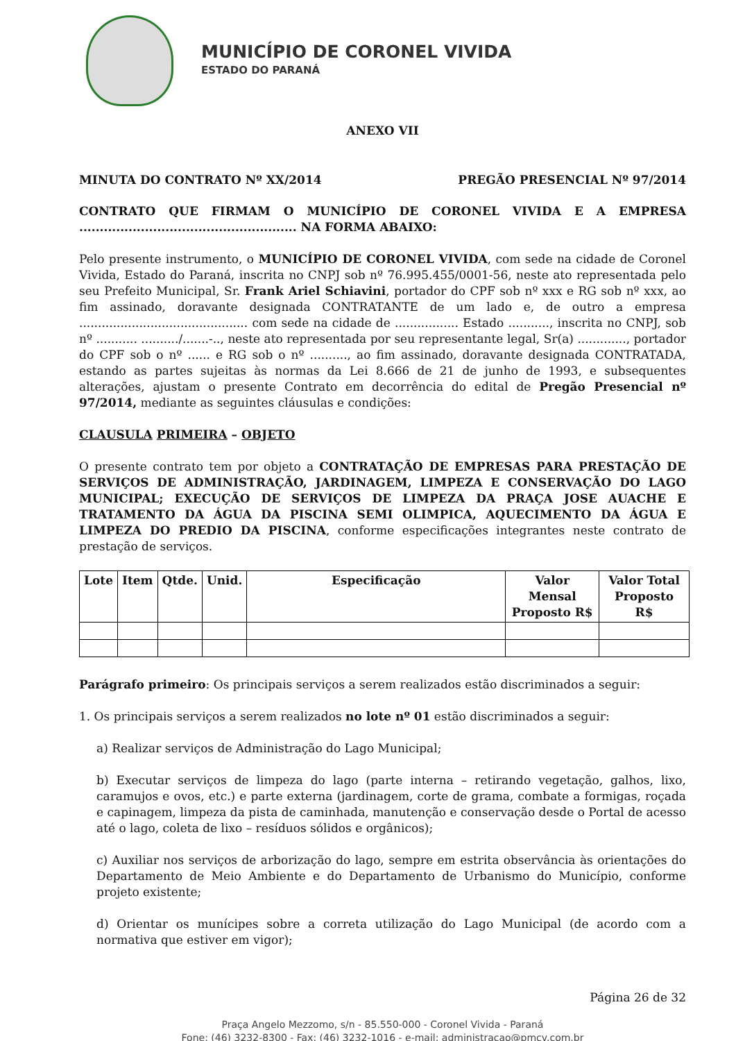MUNICÍPIO DE CORONEL VIVIDA
ESTADO DO PARANÁ
ANEXO VII
MINUTA DO CONTRATO Nº XX/2014 PREGÃO PRESENCIAL Nº 97/2014
CONTRATO QUE FIRMAM O MUNICÍPIO DE CORONEL VIVIDA E A EMPRESA ..................................................... NA FORMA ABAIXO:
Pelo presente instrumento, o MUNICÍPIO DE CORONEL VIVIDA, com sede na cidade de Coronel Vivida, Estado do Paraná, inscrita no CNPJ sob nº 76.995.455/0001-56, neste ato representada pelo seu Prefeito Municipal, Sr. Frank Ariel Schiavini, portador do CPF sob nº xxx e RG sob nº xxx, ao fim assinado, doravante designada CONTRATANTE de um lado e, de outro a empresa ............................................. com sede na cidade de ................. Estado ..........., inscrita no CNPJ, sob nº ........... ........../.......-.., neste ato representada por seu representante legal, Sr(a) ............., portador do CPF sob o nº ...... e RG sob o nº .........., ao fim assinado, doravante designada CONTRATADA, estando as partes sujeitas às normas da Lei 8.666 de 21 de junho de 1993, e subsequentes alterações, ajustam o presente Contrato em decorrência do edital de Pregão Presencial nº 97/2014, mediante as seguintes cláusulas e condições:
CLAUSULA PRIMEIRA – OBJETO
O presente contrato tem por objeto a CONTRATAÇÃO DE EMPRESAS PARA PRESTAÇÃO DE SERVIÇOS DE ADMINISTRAÇÃO, JARDINAGEM, LIMPEZA E CONSERVAÇÃO DO LAGO MUNICIPAL; EXECUÇÃO DE SERVIÇOS DE LIMPEZA DA PRAÇA JOSE AUACHE E TRATAMENTO DA ÁGUA DA PISCINA SEMI OLIMPICA, AQUECIMENTO DA ÁGUA E LIMPEZA DO PREDIO DA PISCINA, conforme especificações integrantes neste contrato de prestação de serviços.
| Lote | Item | Qtde. | Unid. | Especificação | Valor Mensal Proposto R$ | Valor Total Proposto R$ |
| --- | --- | --- | --- | --- | --- | --- |
Parágrafo primeiro: Os principais serviços a serem realizados estão discriminados a seguir:
1. Os principais serviços a serem realizados no lote nº 01 estão discriminados a seguir:
a) Realizar serviços de Administração do Lago Municipal;
b) Executar serviços de limpeza do lago (parte interna – retirando vegetação, galhos, lixo, caramujos e ovos, etc.) e parte externa (jardinagem, corte de grama, combate a formigas, roçada e capinagem, limpeza da pista de caminhada, manutenção e conservação desde o Portal de acesso até o lago, coleta de lixo – resíduos sólidos e orgânicos);
c) Auxiliar nos serviços de arborização do lago, sempre em estrita observância às orientações do Departamento de Meio Ambiente e do Departamento de Urbanismo do Município, conforme projeto existente;
d) Orientar os munícipes sobre a correta utilização do Lago Municipal (de acordo com a normativa que estiver em vigor);
Página 26 de 32
Praça Angelo Mezzomo, s/n - 85.550-000 - Coronel Vivida - Paraná
Fone: (46) 3232-8300 - Fax: (46) 3232-1016 - e-mail: administracao@pmcv.com.br